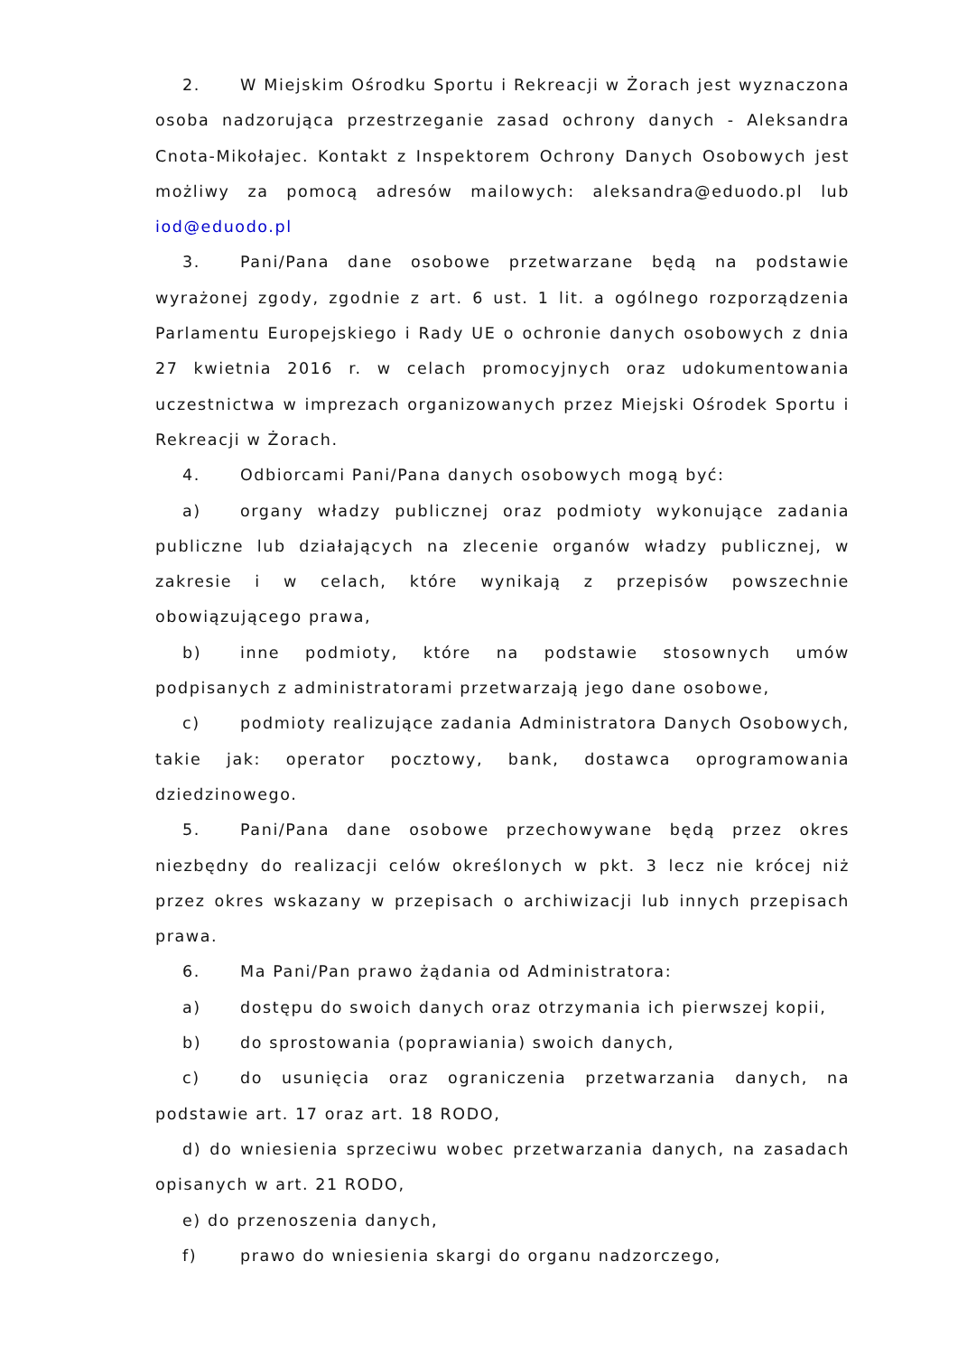2. W Miejskim Ośrodku Sportu i Rekreacji w Żorach jest wyznaczona osoba nadzorująca przestrzeganie zasad ochrony danych - Aleksandra Cnota-Mikołajec. Kontakt z Inspektorem Ochrony Danych Osobowych jest możliwy za pomocą adresów mailowych: aleksandra@eduodo.pl lub iod@eduodo.pl
3. Pani/Pana dane osobowe przetwarzane będą na podstawie wyrażonej zgody, zgodnie z art. 6 ust. 1 lit. a ogólnego rozporządzenia Parlamentu Europejskiego i Rady UE o ochronie danych osobowych z dnia 27 kwietnia 2016 r. w celach promocyjnych oraz udokumentowania uczestnictwa w imprezach organizowanych przez Miejski Ośrodek Sportu i Rekreacji w Żorach.
4. Odbiorcami Pani/Pana danych osobowych mogą być:
a) organy władzy publicznej oraz podmioty wykonujące zadania publiczne lub działających na zlecenie organów władzy publicznej, w zakresie i w celach, które wynikają z przepisów powszechnie obowiązującego prawa,
b) inne podmioty, które na podstawie stosownych umów podpisanych z administratorami przetwarzają jego dane osobowe,
c) podmioty realizujące zadania Administratora Danych Osobowych, takie jak: operator pocztowy, bank, dostawca oprogramowania dziedzinowego.
5. Pani/Pana dane osobowe przechowywane będą przez okres niezbędny do realizacji celów określonych w pkt. 3 lecz nie krócej niż przez okres wskazany w przepisach o archiwizacji lub innych przepisach prawa.
6. Ma Pani/Pan prawo żądania od Administratora:
a) dostępu do swoich danych oraz otrzymania ich pierwszej kopii,
b) do sprostowania (poprawiania) swoich danych,
c) do usunięcia oraz ograniczenia przetwarzania danych, na podstawie art. 17 oraz art. 18 RODO,
d) do wniesienia sprzeciwu wobec przetwarzania danych, na zasadach opisanych w art. 21 RODO,
e) do przenoszenia danych,
f) prawo do wniesienia skargi do organu nadzorczego,